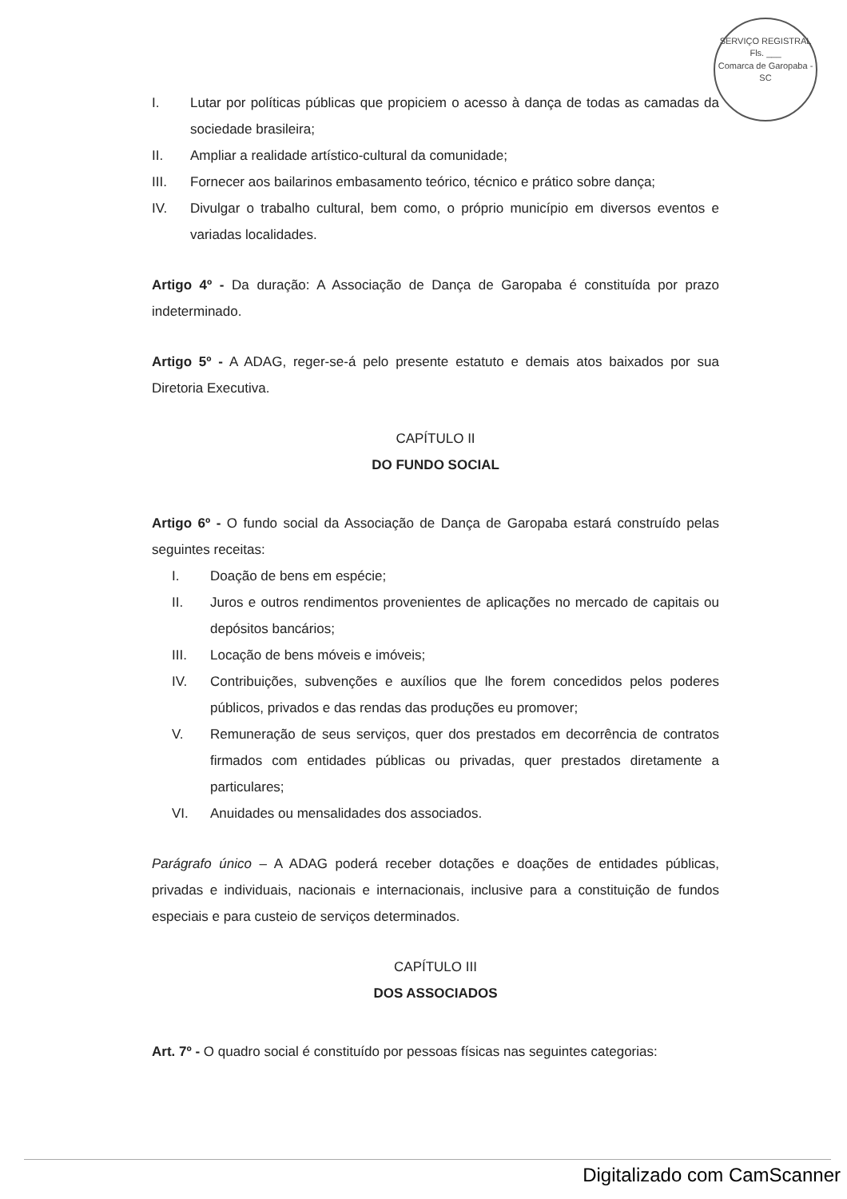SERVIÇO REGISTRAL
Fls. ___
Comarca de Garopaba - SC
I. Lutar por políticas públicas que propiciem o acesso à dança de todas as camadas da sociedade brasileira;
II. Ampliar a realidade artístico-cultural da comunidade;
III. Fornecer aos bailarinos embasamento teórico, técnico e prático sobre dança;
IV. Divulgar o trabalho cultural, bem como, o próprio município em diversos eventos e variadas localidades.
Artigo 4º - Da duração: A Associação de Dança de Garopaba é constituída por prazo indeterminado.
Artigo 5º - A ADAG, reger-se-á pelo presente estatuto e demais atos baixados por sua Diretoria Executiva.
CAPÍTULO II
DO FUNDO SOCIAL
Artigo 6º - O fundo social da Associação de Dança de Garopaba estará construído pelas seguintes receitas:
I. Doação de bens em espécie;
II. Juros e outros rendimentos provenientes de aplicações no mercado de capitais ou depósitos bancários;
III. Locação de bens móveis e imóveis;
IV. Contribuições, subvenções e auxílios que lhe forem concedidos pelos poderes públicos, privados e das rendas das produções eu promover;
V. Remuneração de seus serviços, quer dos prestados em decorrência de contratos firmados com entidades públicas ou privadas, quer prestados diretamente a particulares;
VI. Anuidades ou mensalidades dos associados.
Parágrafo único – A ADAG poderá receber dotações e doações de entidades públicas, privadas e individuais, nacionais e internacionais, inclusive para a constituição de fundos especiais e para custeio de serviços determinados.
CAPÍTULO III
DOS ASSOCIADOS
Art. 7º - O quadro social é constituído por pessoas físicas nas seguintes categorias:
Digitalizado com CamScanner